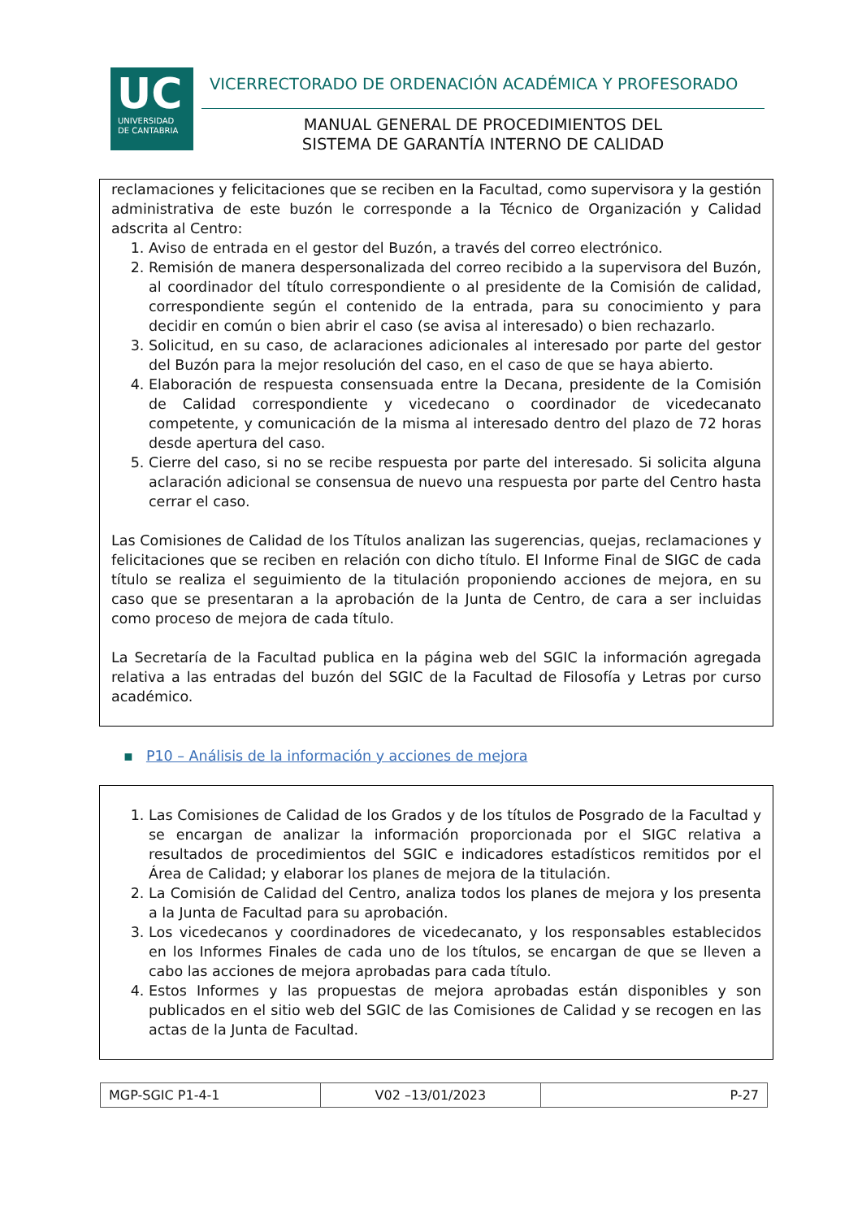UC
UNIVERSIDAD
DE CANTABRIA
VICERRECTORADO DE ORDENACIÓN ACADÉMICA Y PROFESORADO
MANUAL GENERAL DE PROCEDIMIENTOS DEL
SISTEMA DE GARANTÍA INTERNO DE CALIDAD
reclamaciones y felicitaciones que se reciben en la Facultad, como supervisora y la gestión administrativa de este buzón le corresponde a la Técnico de Organización y Calidad adscrita al Centro:
1. Aviso de entrada en el gestor del Buzón, a través del correo electrónico.
2. Remisión de manera despersonalizada del correo recibido a la supervisora del Buzón, al coordinador del título correspondiente o al presidente de la Comisión de calidad, correspondiente según el contenido de la entrada, para su conocimiento y para decidir en común o bien abrir el caso (se avisa al interesado) o bien rechazarlo.
3. Solicitud, en su caso, de aclaraciones adicionales al interesado por parte del gestor del Buzón para la mejor resolución del caso, en el caso de que se haya abierto.
4. Elaboración de respuesta consensuada entre la Decana, presidente de la Comisión de Calidad correspondiente y vicedecano o coordinador de vicedecanato competente, y comunicación de la misma al interesado dentro del plazo de 72 horas desde apertura del caso.
5. Cierre del caso, si no se recibe respuesta por parte del interesado. Si solicita alguna aclaración adicional se consensua de nuevo una respuesta por parte del Centro hasta cerrar el caso.
Las Comisiones de Calidad de los Títulos analizan las sugerencias, quejas, reclamaciones y felicitaciones que se reciben en relación con dicho título. El Informe Final de SIGC de cada título se realiza el seguimiento de la titulación proponiendo acciones de mejora, en su caso que se presentaran a la aprobación de la Junta de Centro, de cara a ser incluidas como proceso de mejora de cada título.
La Secretaría de la Facultad publica en la página web del SGIC la información agregada relativa a las entradas del buzón del SGIC de la Facultad de Filosofía y Letras por curso académico.
▪ P10 – Análisis de la información y acciones de mejora
1. Las Comisiones de Calidad de los Grados y de los títulos de Posgrado de la Facultad y se encargan de analizar la información proporcionada por el SIGC relativa a resultados de procedimientos del SGIC e indicadores estadísticos remitidos por el Área de Calidad; y elaborar los planes de mejora de la titulación.
2. La Comisión de Calidad del Centro, analiza todos los planes de mejora y los presenta a la Junta de Facultad para su aprobación.
3. Los vicedecanos y coordinadores de vicedecanato, y los responsables establecidos en los Informes Finales de cada uno de los títulos, se encargan de que se lleven a cabo las acciones de mejora aprobadas para cada título.
4. Estos Informes y las propuestas de mejora aprobadas están disponibles y son publicados en el sitio web del SGIC de las Comisiones de Calidad y se recogen en las actas de la Junta de Facultad.
| MGP-SGIC P1-4-1 | V02 –13/01/2023 | P-27 |